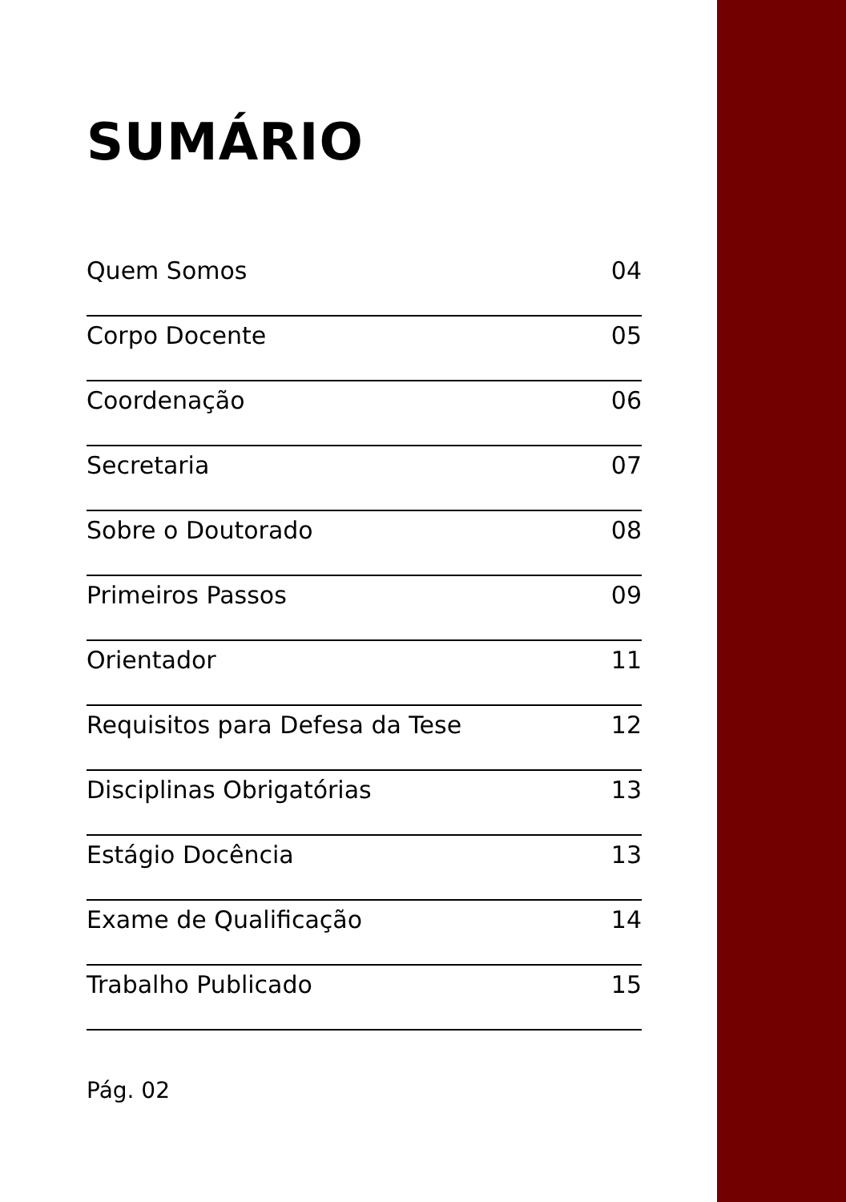SUMÁRIO
Quem Somos 04
Corpo Docente 05
Coordenação 06
Secretaria 07
Sobre o Doutorado 08
Primeiros Passos 09
Orientador 11
Requisitos para Defesa da Tese 12
Disciplinas Obrigatórias 13
Estágio Docência 13
Exame de Qualificação 14
Trabalho Publicado 15
Pág. 02